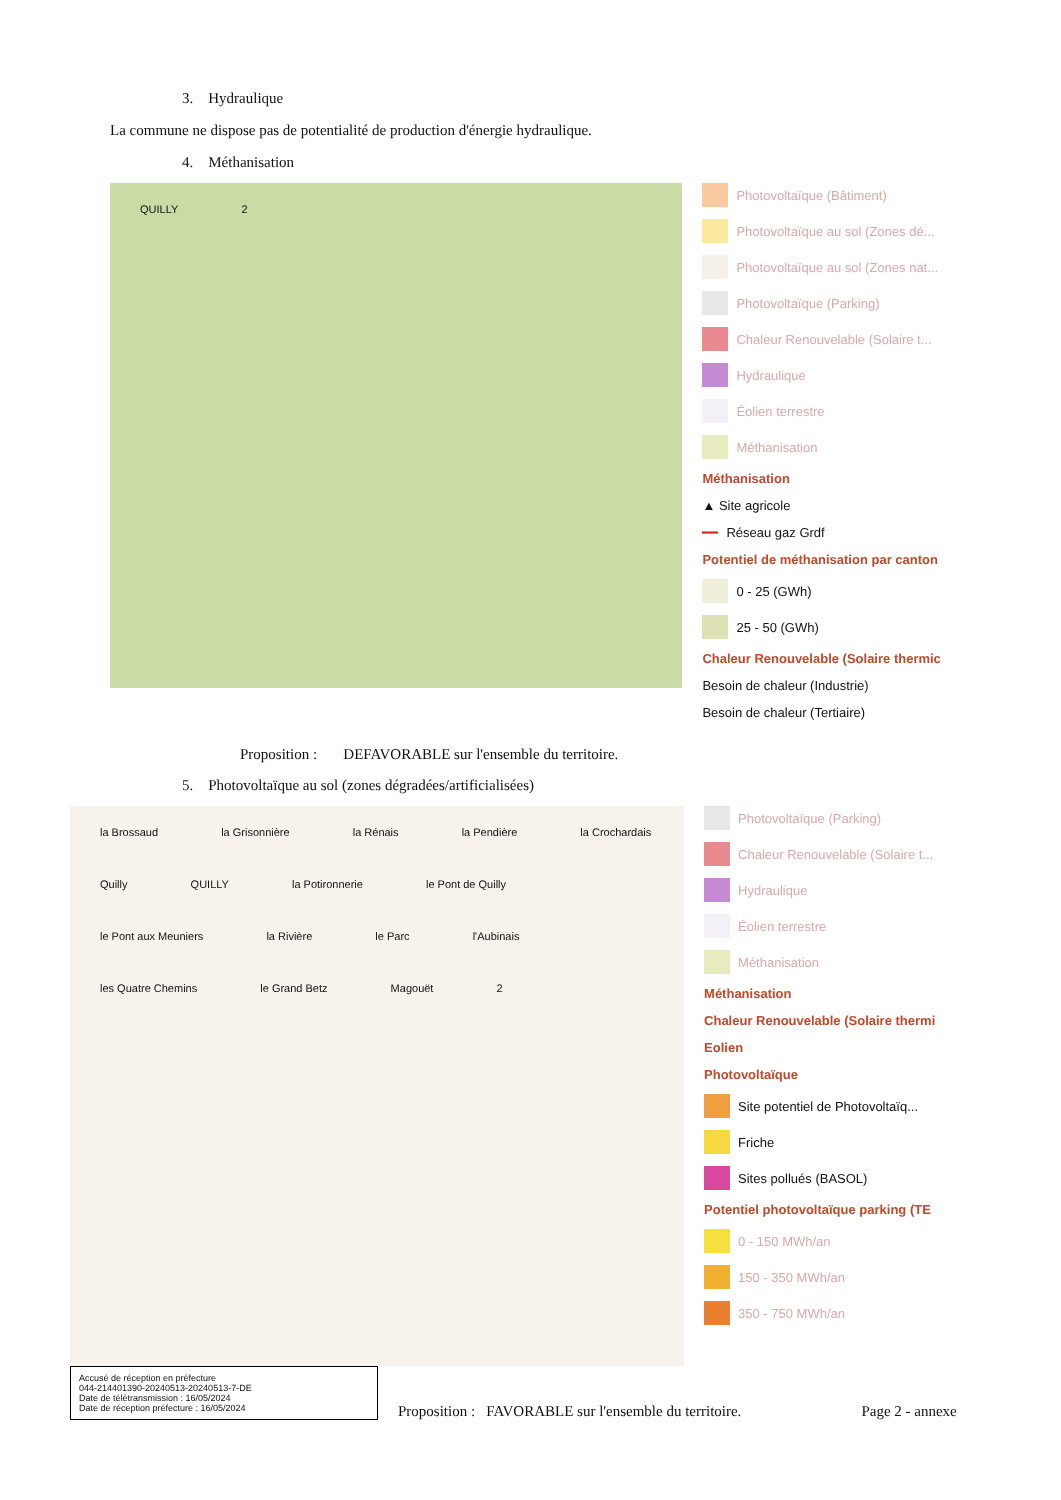3. Hydraulique
La commune ne dispose pas de potentialité de production d'énergie hydraulique.
4. Méthanisation
QUILLY 2
Photovoltaïque (Bâtiment)
Photovoltaïque au sol (Zones dé...
Photovoltaïque au sol (Zones nat...
Photovoltaïque (Parking)
Chaleur Renouvelable (Solaire t...
Hydraulique
Éolien terrestre
Méthanisation
Méthanisation
▲ Site agricole
━━ Réseau gaz Grdf
Potentiel de méthanisation par canton
0 - 25 (GWh)
25 - 50 (GWh)
Chaleur Renouvelable (Solaire thermic
Besoin de chaleur (Industrie)
Besoin de chaleur (Tertiaire)
Proposition : DEFAVORABLE sur l'ensemble du territoire.
5. Photovoltaïque au sol (zones dégradées/artificialisées)
la Brossaud la Grisonnière la Rénais la Pendière la Crochardais Quilly QUILLY la Potironnerie le Pont de Quilly le Pont aux Meuniers la Rivière le Parc l'Aubinais les Quatre Chemins le Grand Betz Magouët 2
Photovoltaïque (Parking)
Chaleur Renouvelable (Solaire t...
Hydraulique
Éolien terrestre
Méthanisation
Méthanisation
Chaleur Renouvelable (Solaire thermi
Eolien
Photovoltaïque
Site potentiel de Photovoltaïq...
Friche
Sites pollués (BASOL)
Potentiel photovoltaïque parking (TE
0 - 150 MWh/an
150 - 350 MWh/an
350 - 750 MWh/an
Accusé de réception en préfecture
044-214401390-20240513-20240513-7-DE
Date de télétransmission : 16/05/2024
Date de réception préfecture : 16/05/2024
Proposition : FAVORABLE sur l'ensemble du territoire.
Page 2 - annexe